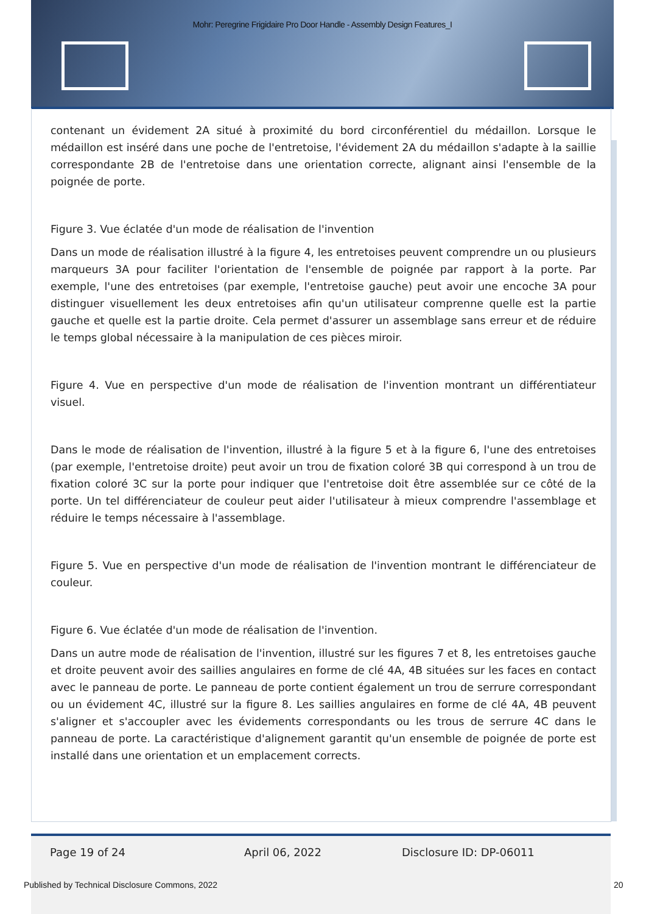Mohr: Peregrine Frigidaire Pro Door Handle - Assembly Design Features_I
contenant un évidement 2A situé à proximité du bord circonférentiel du médaillon. Lorsque le médaillon est inséré dans une poche de l'entretoise, l'évidement 2A du médaillon s'adapte à la saillie correspondante 2B de l'entretoise dans une orientation correcte, alignant ainsi l'ensemble de la poignée de porte.
Figure 3. Vue éclatée d'un mode de réalisation de l'invention
Dans un mode de réalisation illustré à la figure 4, les entretoises peuvent comprendre un ou plusieurs marqueurs 3A pour faciliter l'orientation de l'ensemble de poignée par rapport à la porte. Par exemple, l'une des entretoises (par exemple, l'entretoise gauche) peut avoir une encoche 3A pour distinguer visuellement les deux entretoises afin qu'un utilisateur comprenne quelle est la partie gauche et quelle est la partie droite. Cela permet d'assurer un assemblage sans erreur et de réduire le temps global nécessaire à la manipulation de ces pièces miroir.
Figure 4. Vue en perspective d'un mode de réalisation de l'invention montrant un différentiateur visuel.
Dans le mode de réalisation de l'invention, illustré à la figure 5 et à la figure 6, l'une des entretoises (par exemple, l'entretoise droite) peut avoir un trou de fixation coloré 3B qui correspond à un trou de fixation coloré 3C sur la porte pour indiquer que l'entretoise doit être assemblée sur ce côté de la porte. Un tel différenciateur de couleur peut aider l'utilisateur à mieux comprendre l'assemblage et réduire le temps nécessaire à l'assemblage.
Figure 5. Vue en perspective d'un mode de réalisation de l'invention montrant le différenciateur de couleur.
Figure 6. Vue éclatée d'un mode de réalisation de l'invention.
Dans un autre mode de réalisation de l'invention, illustré sur les figures 7 et 8, les entretoises gauche et droite peuvent avoir des saillies angulaires en forme de clé 4A, 4B situées sur les faces en contact avec le panneau de porte. Le panneau de porte contient également un trou de serrure correspondant ou un évidement 4C, illustré sur la figure 8. Les saillies angulaires en forme de clé 4A, 4B peuvent s'aligner et s'accoupler avec les évidements correspondants ou les trous de serrure 4C dans le panneau de porte. La caractéristique d'alignement garantit qu'un ensemble de poignée de porte est installé dans une orientation et un emplacement corrects.
Page 19 of 24 April 06, 2022 Disclosure ID: DP-06011
Published by Technical Disclosure Commons, 2022
20